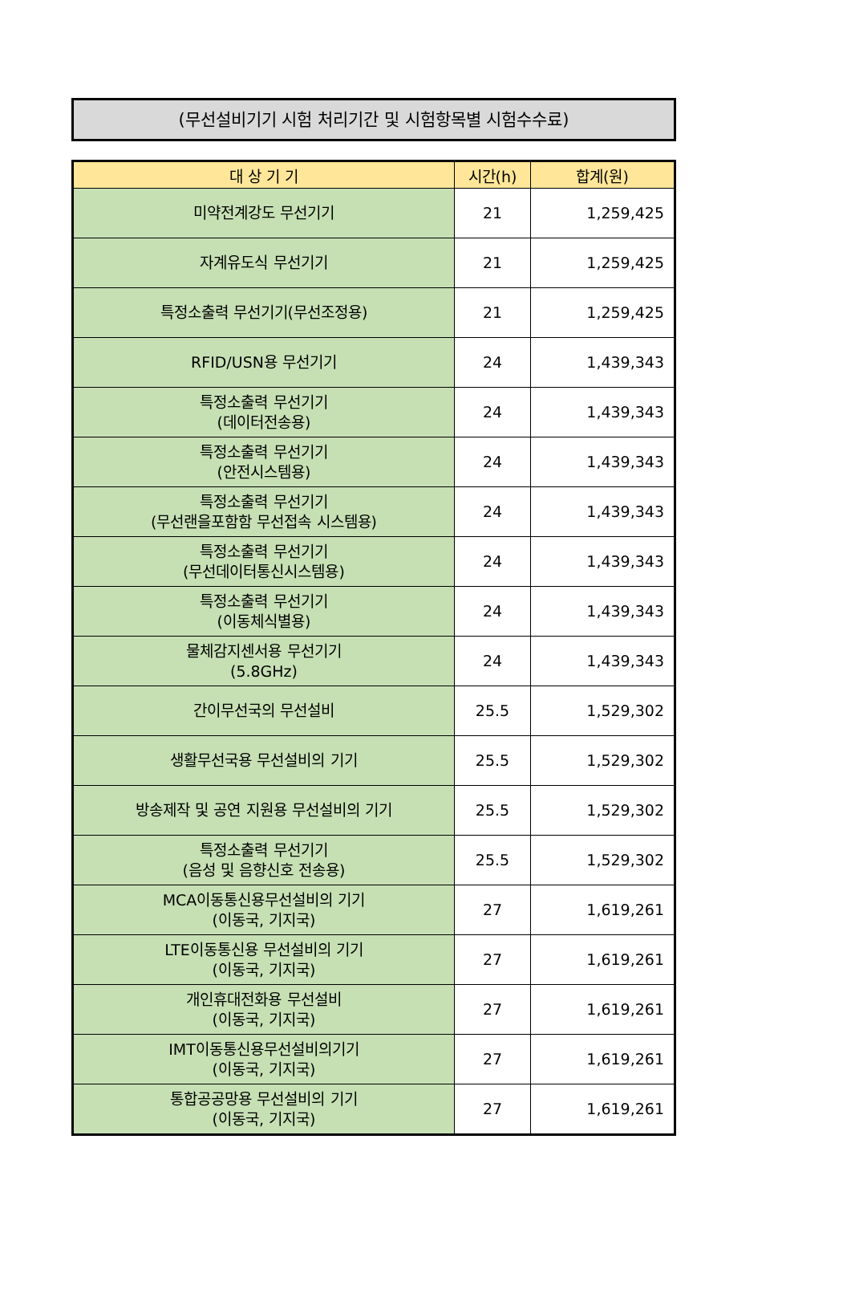(무선설비기기 시험 처리기간 및 시험항목별 시험수수료)
| 대 상 기 기 | 시간(h) | 합계(원) |
| --- | --- | --- |
| 미약전계강도 무선기기 | 21 | 1,259,425 |
| 자계유도식 무선기기 | 21 | 1,259,425 |
| 특정소출력 무선기기(무선조정용) | 21 | 1,259,425 |
| RFID/USN용 무선기기 | 24 | 1,439,343 |
| 특정소출력 무선기기 (데이터전송용) | 24 | 1,439,343 |
| 특정소출력 무선기기 (안전시스템용) | 24 | 1,439,343 |
| 특정소출력 무선기기 (무선랜을포함함 무선접속 시스템용) | 24 | 1,439,343 |
| 특정소출력 무선기기 (무선데이터통신시스템용) | 24 | 1,439,343 |
| 특정소출력 무선기기 (이동체식별용) | 24 | 1,439,343 |
| 물체감지센서용 무선기기 (5.8GHz) | 24 | 1,439,343 |
| 간이무선국의 무선설비 | 25.5 | 1,529,302 |
| 생활무선국용 무선설비의 기기 | 25.5 | 1,529,302 |
| 방송제작 및 공연 지원용 무선설비의 기기 | 25.5 | 1,529,302 |
| 특정소출력 무선기기 (음성 및 음향신호 전송용) | 25.5 | 1,529,302 |
| MCA이동통신용무선설비의 기기 (이동국, 기지국) | 27 | 1,619,261 |
| LTE이동통신용 무선설비의 기기 (이동국, 기지국) | 27 | 1,619,261 |
| 개인휴대전화용 무선설비 (이동국, 기지국) | 27 | 1,619,261 |
| IMT이동통신용무선설비의기기 (이동국, 기지국) | 27 | 1,619,261 |
| 통합공공망용 무선설비의 기기 (이동국, 기지국) | 27 | 1,619,261 |